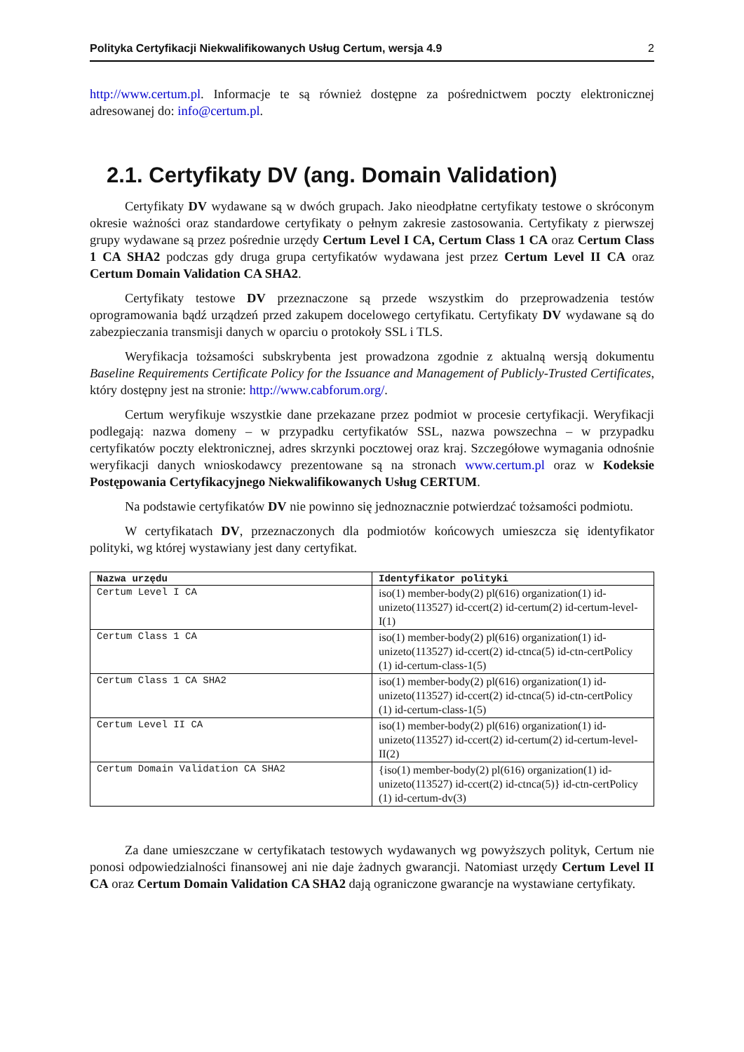Polityka Certyfikacji Niekwalifikowanych Usług Certum, wersja 4.9 2
http://www.certum.pl. Informacje te są również dostępne za pośrednictwem poczty elektronicznej adresowanej do: info@certum.pl.
2.1. Certyfikaty DV (ang. Domain Validation)
Certyfikaty DV wydawane są w dwóch grupach. Jako nieodpłatne certyfikaty testowe o skróconym okresie ważności oraz standardowe certyfikaty o pełnym zakresie zastosowania. Certyfikaty z pierwszej grupy wydawane są przez pośrednie urzędy Certum Level I CA, Certum Class 1 CA oraz Certum Class 1 CA SHA2 podczas gdy druga grupa certyfikatów wydawana jest przez Certum Level II CA oraz Certum Domain Validation CA SHA2.
Certyfikaty testowe DV przeznaczone są przede wszystkim do przeprowadzenia testów oprogramowania bądź urządzeń przed zakupem docelowego certyfikatu. Certyfikaty DV wydawane są do zabezpieczania transmisji danych w oparciu o protokoły SSL i TLS.
Weryfikacja tożsamości subskrybenta jest prowadzona zgodnie z aktualną wersją dokumentu Baseline Requirements Certificate Policy for the Issuance and Management of Publicly-Trusted Certificates, który dostępny jest na stronie: http://www.cabforum.org/.
Certum weryfikuje wszystkie dane przekazane przez podmiot w procesie certyfikacji. Weryfikacji podlegają: nazwa domeny – w przypadku certyfikatów SSL, nazwa powszechna – w przypadku certyfikatów poczty elektronicznej, adres skrzynki pocztowej oraz kraj. Szczegółowe wymagania odnośnie weryfikacji danych wnioskodawcy prezentowane są na stronach www.certum.pl oraz w Kodeksie Postępowania Certyfikacyjnego Niekwalifikowanych Usług CERTUM.
Na podstawie certyfikatów DV nie powinno się jednoznacznie potwierdzać tożsamości podmiotu.
W certyfikatach DV, przeznaczonych dla podmiotów końcowych umieszcza się identyfikator polityki, wg której wystawiany jest dany certyfikat.
| Nazwa urzędu | Identyfikator polityki |
| --- | --- |
| Certum Level I CA | iso(1) member-body(2) pl(616) organization(1) id-unizeto(113527) id-ccert(2) id-certum(2) id-certum-level-I(1) |
| Certum Class 1 CA | iso(1) member-body(2) pl(616) organization(1) id-unizeto(113527) id-ccert(2) id-ctnca(5) id-ctn-certPolicy (1) id-certum-class-1(5) |
| Certum Class 1 CA SHA2 | iso(1) member-body(2) pl(616) organization(1) id-unizeto(113527) id-ccert(2) id-ctnca(5) id-ctn-certPolicy (1) id-certum-class-1(5) |
| Certum Level II CA | iso(1) member-body(2) pl(616) organization(1) id-unizeto(113527) id-ccert(2) id-certum(2) id-certum-level-II(2) |
| Certum Domain Validation CA SHA2 | {iso(1) member-body(2) pl(616) organization(1) id-unizeto(113527) id-ccert(2) id-ctnca(5)} id-ctn-certPolicy (1) id-certum-dv(3) |
Za dane umieszczane w certyfikatach testowych wydawanych wg powyższych polityk, Certum nie ponosi odpowiedzialności finansowej ani nie daje żadnych gwarancji. Natomiast urzędy Certum Level II CA oraz Certum Domain Validation CA SHA2 dają ograniczone gwarancje na wystawiane certyfikaty.